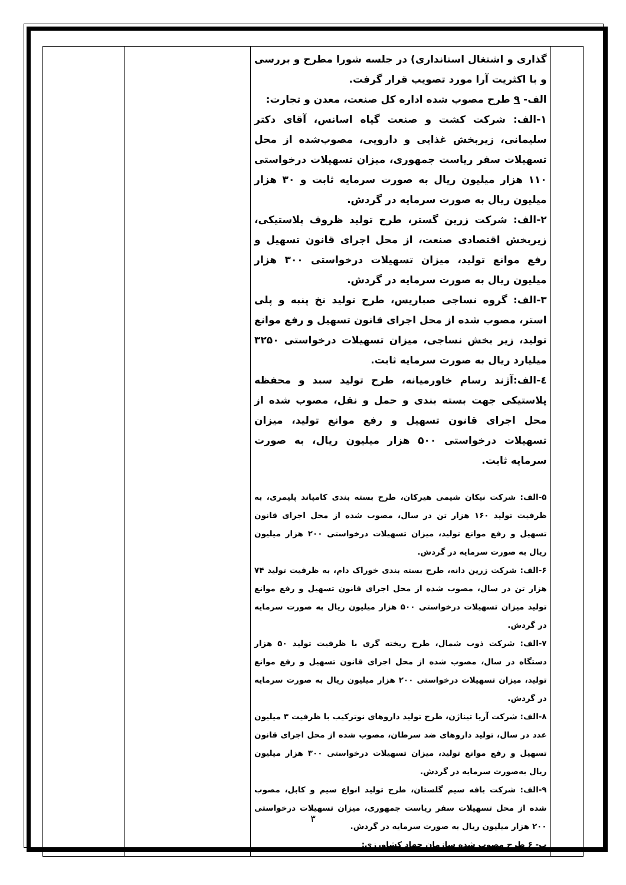| | گذاری و اشتغال استانداری) در جلسه شورا مطرح و بررسی و با اکثریت آرا مورد تصویب قرار گرفت. الف- ۹ طرح مصوب شده اداره کل صنعت، معدن و تجارت: ۱-الف: شرکت کشت و صنعت گیاه اسانس، آقای دکتر سلیمانی، زیربخش غذایی و دارویی، مصوب‌شده از محل تسهیلات سفر ریاست جمهوری، میزان تسهیلات درخواستی ۱۱۰ هزار میلیون ریال به صورت سرمایه ثابت و ۳۰ هزار میلیون ریال به صورت سرمایه در گردش. ۲-الف: شرکت زرین گستر، طرح تولید ظروف پلاستیکی، زیربخش اقتصادی صنعت، از محل اجرای قانون تسهیل و رفع موانع تولید، میزان تسهیلات درخواستی ۳۰۰ هزار میلیون ریال به صورت سرمایه در گردش. ۳-الف: گروه نساجی صباریس، طرح تولید نخ پنبه و پلی استر، مصوب شده از محل اجرای قانون تسهیل و رفع موانع تولید، زیر بخش نساجی، میزان تسهیلات درخواستی ۳۲۵۰ میلیارد ریال به صورت سرمایه ثابت. ٤-الف:آژند رسام خاورمیانه، طرح تولید سبد و محفظه پلاستیکی جهت بسته بندی و حمل و نقل، مصوب شده از محل اجرای قانون تسهیل و رفع موانع تولید، میزان تسهیلات درخواستی ۵۰۰ هزار میلیون ریال، به صورت سرمایه ثابت. ۵-الف: شرکت نیکان شیمی هیرکان، طرح بسته بندی کامپاند پلیمری، به ظرفیت تولید ۱۶۰ هزار تن در سال، مصوب شده از محل اجرای قانون تسهیل و رفع موانع تولید، میزان تسهیلات درخواستی ۲۰۰ هزار میلیون ریال به صورت سرمایه در گردش. ۶-الف: شرکت زرین دانه، طرح بسته بندی خوراک دام، به ظرفیت تولید ۷۴ هزار تن در سال، مصوب شده از محل اجرای قانون تسهیل و رفع موانع تولید میزان تسهیلات درخواستی ۵۰۰ هزار میلیون ریال به صورت سرمایه در گردش. ۷-الف: شرکت ذوب شمال، طرح ریخته گری با ظرفیت تولید ۵۰ هزار دستگاه در سال، مصوب شده از محل اجرای قانون تسهیل و رفع موانع تولید، میزان تسهیلات درخواستی ۲۰۰ هزار میلیون ریال به صورت سرمایه در گردش. ۸-الف: شرکت آریا تیناژن، طرح تولید داروهای نوترکیب با ظرفیت ۳ میلیون عدد در سال، تولید داروهای ضد سرطان، مصوب شده از محل اجرای قانون تسهیل و رفع موانع تولید، میزان تسهیلات درخواستی ۳۰۰ هزار میلیون ریال به‌صورت سرمایه در گردش. ۹-الف: شرکت بافه سیم گلستان، طرح تولید انواع سیم و کابل، مصوب شده از محل تسهیلات سفر ریاست جمهوری، میزان تسهیلات درخواستی ۲۰۰ هزار میلیون ریال به صورت سرمایه در گردش. ب- ۶ طرح مصوب شده سازمان جهاد کشاورزی: | | |
۳